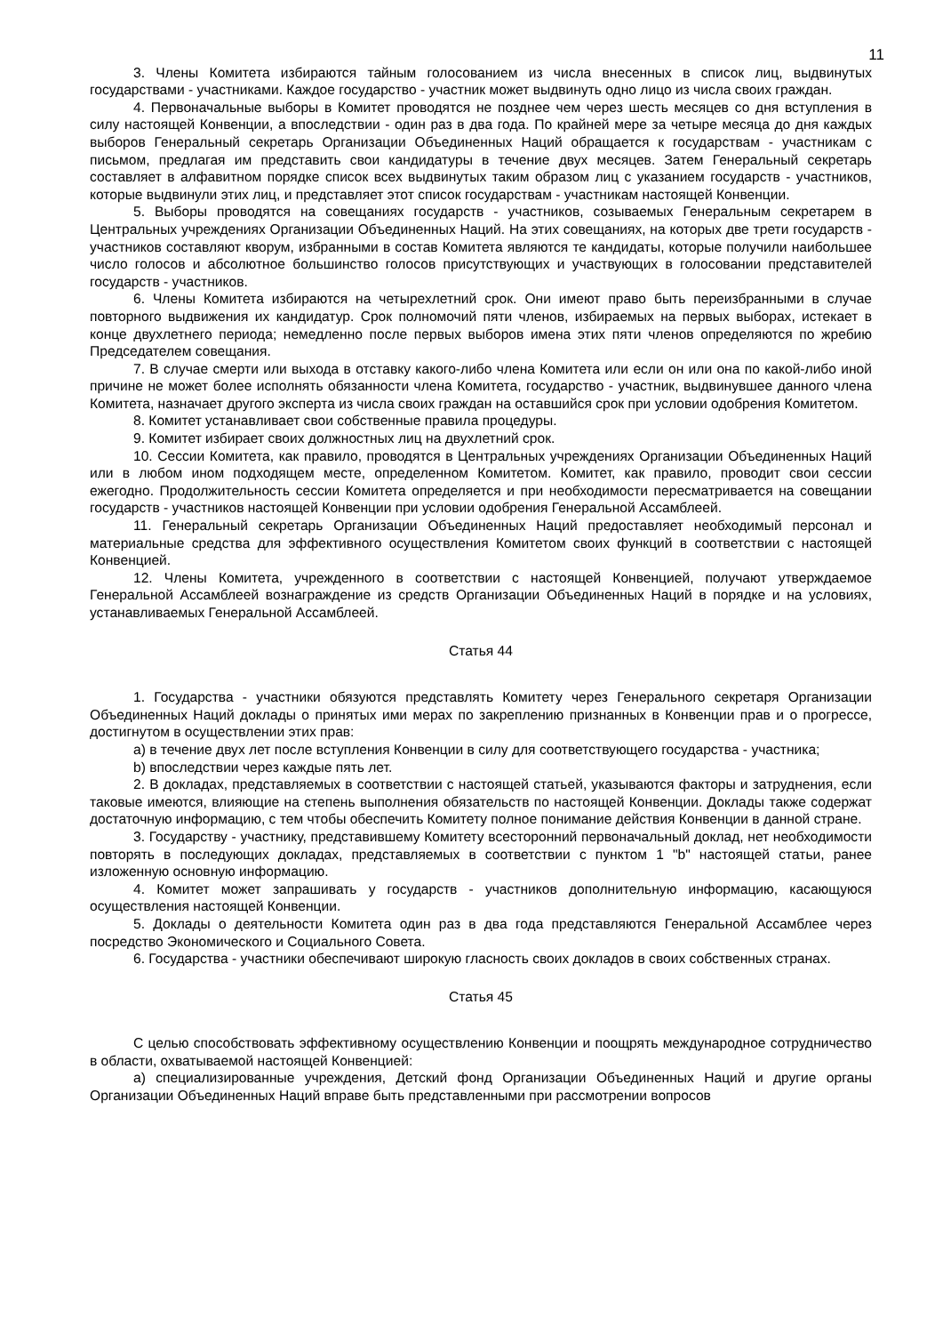11
3. Члены Комитета избираются тайным голосованием из числа внесенных в список лиц, выдвинутых государствами - участниками. Каждое государство - участник может выдвинуть одно лицо из числа своих граждан.
4. Первоначальные выборы в Комитет проводятся не позднее чем через шесть месяцев со дня вступления в силу настоящей Конвенции, а впоследствии - один раз в два года. По крайней мере за четыре месяца до дня каждых выборов Генеральный секретарь Организации Объединенных Наций обращается к государствам - участникам с письмом, предлагая им представить свои кандидатуры в течение двух месяцев. Затем Генеральный секретарь составляет в алфавитном порядке список всех выдвинутых таким образом лиц с указанием государств - участников, которые выдвинули этих лиц, и представляет этот список государствам - участникам настоящей Конвенции.
5. Выборы проводятся на совещаниях государств - участников, созываемых Генеральным секретарем в Центральных учреждениях Организации Объединенных Наций. На этих совещаниях, на которых две трети государств - участников составляют кворум, избранными в состав Комитета являются те кандидаты, которые получили наибольшее число голосов и абсолютное большинство голосов присутствующих и участвующих в голосовании представителей государств - участников.
6. Члены Комитета избираются на четырехлетний срок. Они имеют право быть переизбранными в случае повторного выдвижения их кандидатур. Срок полномочий пяти членов, избираемых на первых выборах, истекает в конце двухлетнего периода; немедленно после первых выборов имена этих пяти членов определяются по жребию Председателем совещания.
7. В случае смерти или выхода в отставку какого-либо члена Комитета или если он или она по какой-либо иной причине не может более исполнять обязанности члена Комитета, государство - участник, выдвинувшее данного члена Комитета, назначает другого эксперта из числа своих граждан на оставшийся срок при условии одобрения Комитетом.
8. Комитет устанавливает свои собственные правила процедуры.
9. Комитет избирает своих должностных лиц на двухлетний срок.
10. Сессии Комитета, как правило, проводятся в Центральных учреждениях Организации Объединенных Наций или в любом ином подходящем месте, определенном Комитетом. Комитет, как правило, проводит свои сессии ежегодно. Продолжительность сессии Комитета определяется и при необходимости пересматривается на совещании государств - участников настоящей Конвенции при условии одобрения Генеральной Ассамблеей.
11. Генеральный секретарь Организации Объединенных Наций предоставляет необходимый персонал и материальные средства для эффективного осуществления Комитетом своих функций в соответствии с настоящей Конвенцией.
12. Члены Комитета, учрежденного в соответствии с настоящей Конвенцией, получают утверждаемое Генеральной Ассамблеей вознаграждение из средств Организации Объединенных Наций в порядке и на условиях, устанавливаемых Генеральной Ассамблеей.
Статья 44
1. Государства - участники обязуются представлять Комитету через Генерального секретаря Организации Объединенных Наций доклады о принятых ими мерах по закреплению признанных в Конвенции прав и о прогрессе, достигнутом в осуществлении этих прав:
a) в течение двух лет после вступления Конвенции в силу для соответствующего государства - участника;
b) впоследствии через каждые пять лет.
2. В докладах, представляемых в соответствии с настоящей статьей, указываются факторы и затруднения, если таковые имеются, влияющие на степень выполнения обязательств по настоящей Конвенции. Доклады также содержат достаточную информацию, с тем чтобы обеспечить Комитету полное понимание действия Конвенции в данной стране.
3. Государству - участнику, представившему Комитету всесторонний первоначальный доклад, нет необходимости повторять в последующих докладах, представляемых в соответствии с пунктом 1 "b" настоящей статьи, ранее изложенную основную информацию.
4. Комитет может запрашивать у государств - участников дополнительную информацию, касающуюся осуществления настоящей Конвенции.
5. Доклады о деятельности Комитета один раз в два года представляются Генеральной Ассамблее через посредство Экономического и Социального Совета.
6. Государства - участники обеспечивают широкую гласность своих докладов в своих собственных странах.
Статья 45
С целью способствовать эффективному осуществлению Конвенции и поощрять международное сотрудничество в области, охватываемой настоящей Конвенцией:
a) специализированные учреждения, Детский фонд Организации Объединенных Наций и другие органы Организации Объединенных Наций вправе быть представленными при рассмотрении вопросов